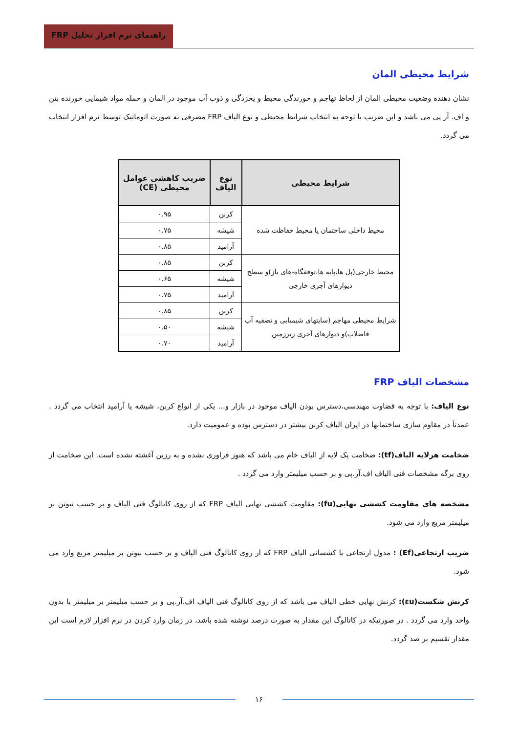راهنمای نرم افزار تحلیل FRP
شرایط محیطی المان
نشان دهنده وضعیت محیطی المان از لحاظ تهاجم و خورندگی محیط و یخزدگی و ذوب آب موجود در المان و حمله مواد شیمایی خورنده بتن و اف. آر پی می باشد و این ضریب با توجه به انتخاب شرایط محیطی و نوع الیاف FRP مصرفی به صورت اتوماتیک توسط نرم افزار انتخاب می گردد.
| شرایط محیطی | نوع الیاف | ضریب کاهشی عوامل محیطی (CE) |
| --- | --- | --- |
| محیط داخلی ساختمان یا محیط حفاظت شده | کربن | ۰.۹۵ |
| | شیشه | ۰.۷۵ |
| | آرامید | ۰.۸۵ |
| محیط خارجی(پل ها،پایه ها،توقفگاه-های باز)و سطح دیوارهای آجری خارجی | کربن | ۰.۸۵ |
| | شیشه | ۰.۶۵ |
| | آرامید | ۰.۷۵ |
| شرایط محیطی مهاجم (سایتهای شیمیایی و تصفیه آب فاضلاب)و دیوارهای آجری زیرزمین | کربن | ۰.۸۵ |
| | شیشه | ۰.۵۰ |
| | آرامید | ۰.۷۰ |
مشخصات الیاف FRP
نوع الیاف: با توجه به قضاوت مهندسی،دسترس بودن الیاف موجود در بازار و... یکی از انواع کربن، شیشه یا آرامید انتخاب می گردد . عمدتاً در مقاوم سازی ساختمانها در ایران الیاف کربن بیشتر در دسترس بوده و عمومیت دارد.
ضخامت هرلایه الیاف(tf): ضخامت یک لایه از الیاف خام می باشد که هنوز فراوری نشده و به رزین آغشته نشده است. این ضخامت از روی برگه مشخصات فنی الیاف اف.آر.پی و بر حسب میلیمتر وارد می گردد .
مشخصه های مقاومت کششی نهایی(fu): مقاومت کششی نهایی الیاف FRP که از روی کاتالوگ فنی الیاف و بر حسب نیوتن بر میلیمتر مربع وارد می شود.
ضریب ارتجاعی(Ef) : مدول ارتجاعی یا کشسانی الیاف FRP که از روی کاتالوگ فنی الیاف و بر حسب نیوتن بر میلیمتر مربع وارد می شود.
کرنش شکست(εu): کرنش نهایی خطی الیاف می باشد که از روی کاتالوگ فنی الیاف اف.آر.پی و بر حسب میلیمتر بر میلیمتر یا بدون واحد وارد می گردد . در صورتیکه در کاتالوگ این مقدار به صورت درصد نوشته شده باشد، در زمان وارد کردن در نرم افزار لازم است این مقدار تقسیم بر صد گردد.
۱۶